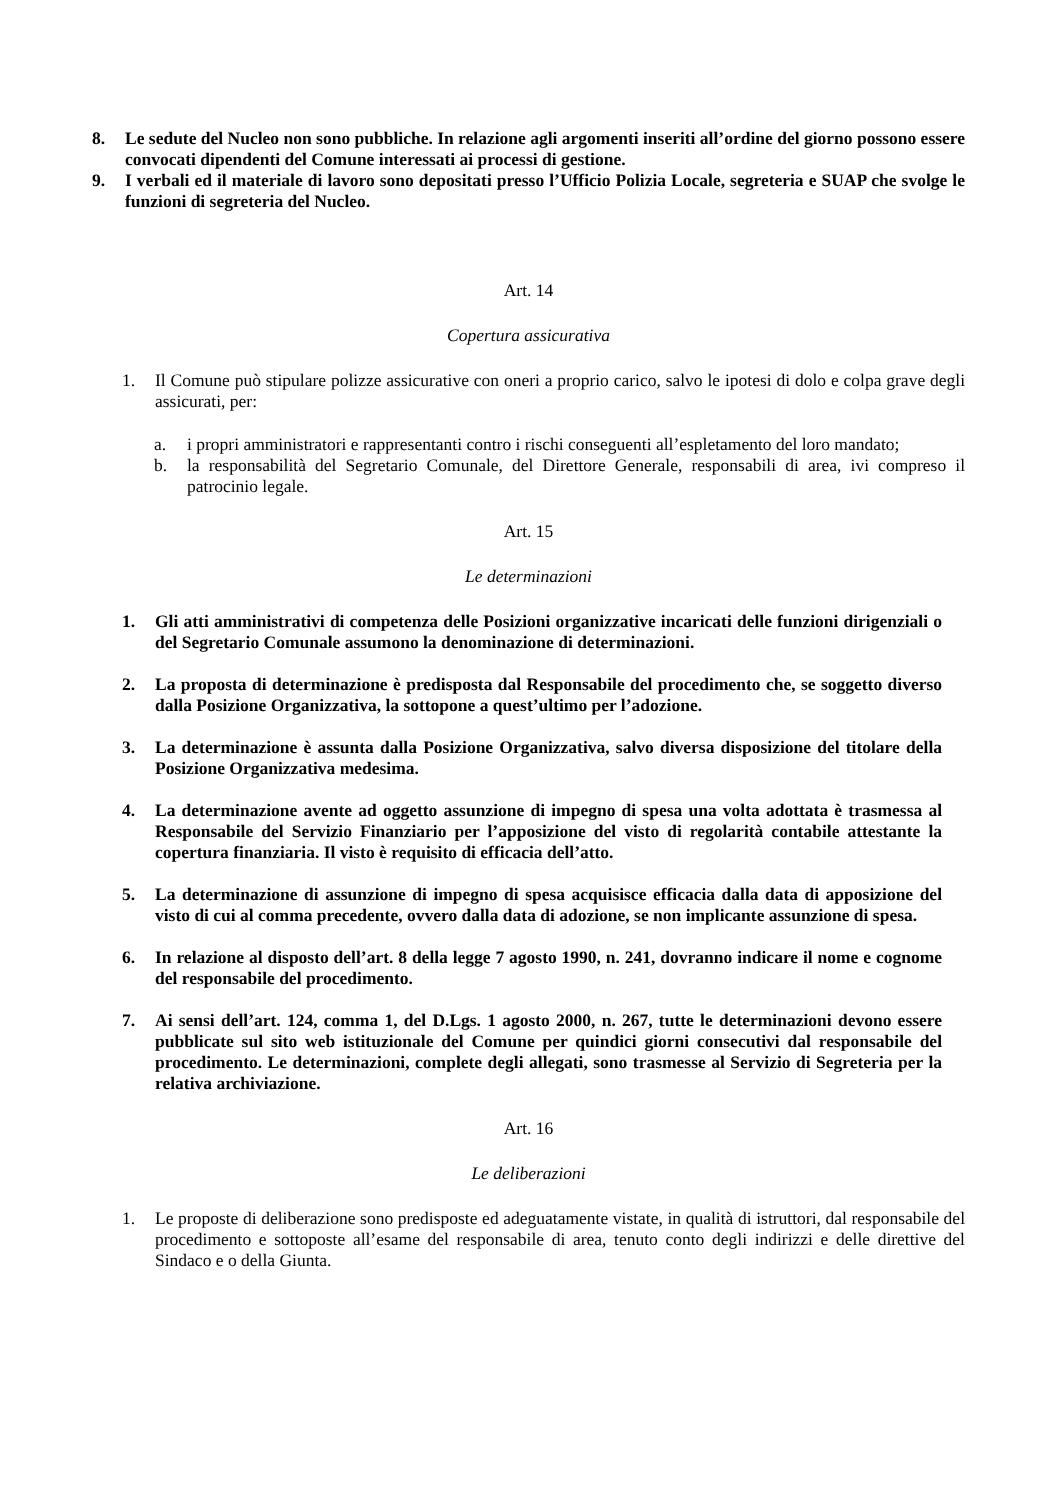8. Le sedute del Nucleo non sono pubbliche. In relazione agli argomenti inseriti all’ordine del giorno possono essere convocati dipendenti del Comune interessati ai processi di gestione.
9. I verbali ed il materiale di lavoro sono depositati presso l’Ufficio Polizia Locale, segreteria e SUAP che svolge le funzioni di segreteria del Nucleo.
Art. 14
Copertura assicurativa
1. Il Comune può stipulare polizze assicurative con oneri a proprio carico, salvo le ipotesi di dolo e colpa grave degli assicurati, per:
a. i propri amministratori e rappresentanti contro i rischi conseguenti all’espletamento del loro mandato;
b. la responsabilità del Segretario Comunale, del Direttore Generale, responsabili di area, ivi compreso il patrocinio legale.
Art. 15
Le determinazioni
1. Gli atti amministrativi di competenza delle Posizioni organizzative incaricati delle funzioni dirigenziali o del Segretario Comunale assumono la denominazione di determinazioni.
2. La proposta di determinazione è predisposta dal Responsabile del procedimento che, se soggetto diverso dalla Posizione Organizzativa, la sottopone a quest’ultimo per l’adozione.
3. La determinazione è assunta dalla Posizione Organizzativa, salvo diversa disposizione del titolare della Posizione Organizzativa medesima.
4. La determinazione avente ad oggetto assunzione di impegno di spesa una volta adottata è trasmessa al Responsabile del Servizio Finanziario per l’apposizione del visto di regolarità contabile attestante la copertura finanziaria. Il visto è requisito di efficacia dell’atto.
5. La determinazione di assunzione di impegno di spesa acquisisce efficacia dalla data di apposizione del visto di cui al comma precedente, ovvero dalla data di adozione, se non implicante assunzione di spesa.
6. In relazione al disposto dell’art. 8 della legge 7 agosto 1990, n. 241, dovranno indicare il nome e cognome del responsabile del procedimento.
7. Ai sensi dell’art. 124, comma 1, del D.Lgs. 1 agosto 2000, n. 267, tutte le determinazioni devono essere pubblicate sul sito web istituzionale del Comune per quindici giorni consecutivi dal responsabile del procedimento. Le determinazioni, complete degli allegati, sono trasmesse al Servizio di Segreteria per la relativa archiviazione.
Art. 16
Le deliberazioni
1. Le proposte di deliberazione sono predisposte ed adeguatamente vistate, in qualità di istruttori, dal responsabile del procedimento e sottoposte all’esame del responsabile di area, tenuto conto degli indirizzi e delle direttive del Sindaco e o della Giunta.